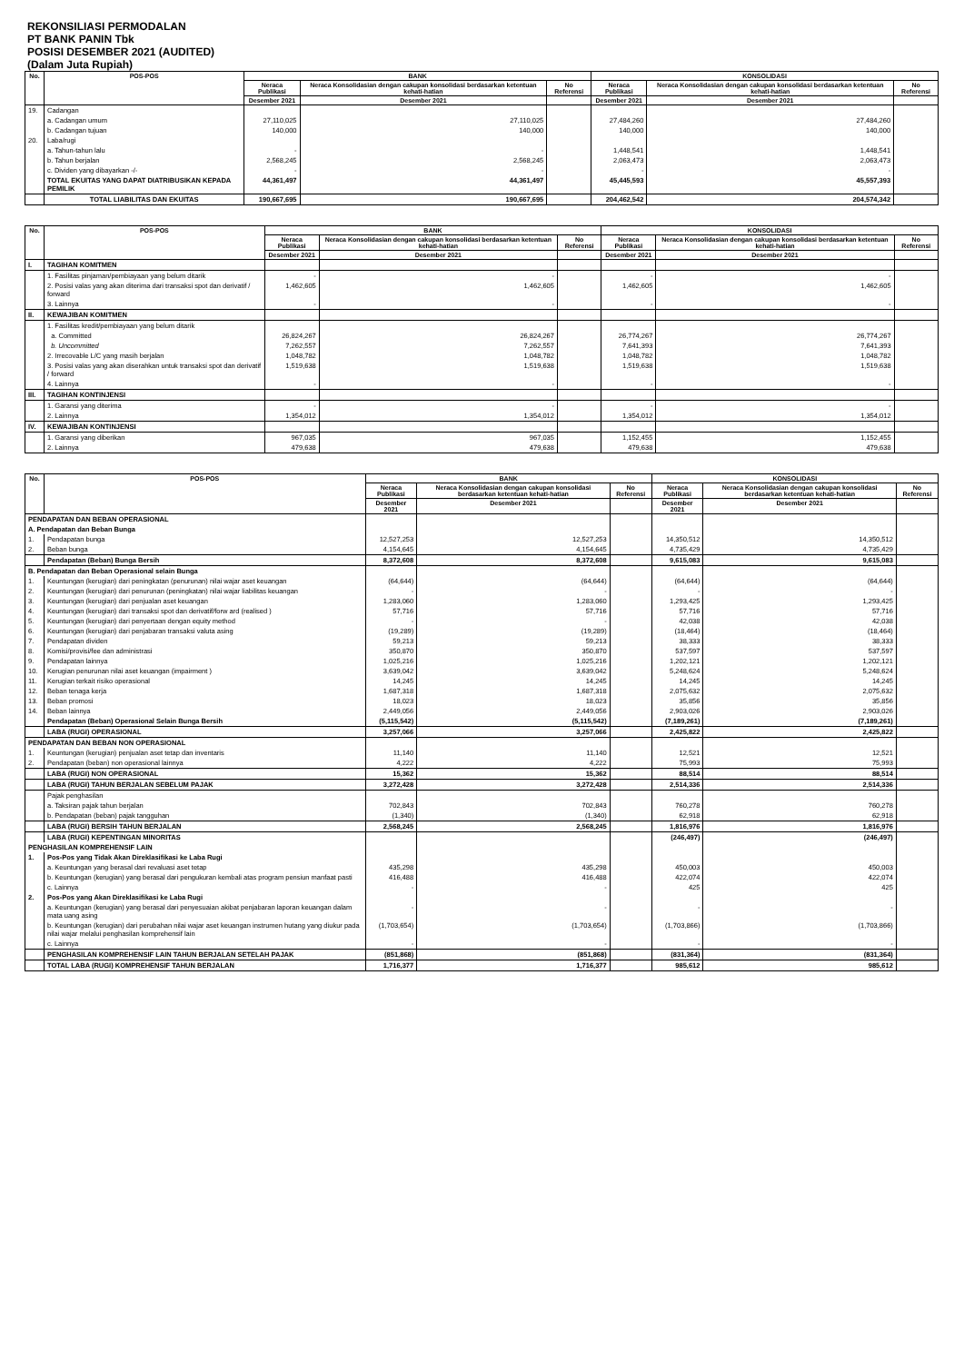REKONSILIASI PERMODALAN
PT BANK PANIN Tbk
POSISI DESEMBER 2021 (AUDITED)
(Dalam Juta Rupiah)
| No. | POS-POS | BANK | | | KONSOLIDASI | | |
| --- | --- | --- | --- | --- | --- | --- | --- |
| | | Neraca Publikasi | Neraca Konsolidasian dengan cakupan konsolidasi berdasarkan ketentuan kehati-hatian | No Referensi | Neraca Publikasi | Neraca Konsolidasian dengan cakupan konsolidasi berdasarkan ketentuan kehati-hatian | No Referensi |
| | | Desember 2021 | Desember 2021 | | Desember 2021 | Desember 2021 | |
| 19. | Cadangan | | | | | | |
| | a. Cadangan umum | 27,110,025 | 27,110,025 | | 27,484,260 | 27,484,260 | |
| | b. Cadangan tujuan | 140,000 | 140,000 | | 140,000 | 140,000 | |
| 20. | Laba/rugi | | | | | | |
| | a. Tahun-tahun lalu | - | - | | 1,448,541 | 1,448,541 | |
| | b. Tahun berjalan | 2,568,245 | 2,568,245 | | 2,063,473 | 2,063,473 | |
| | c. Dividen yang dibayarkan -/- | - | - | | - | - | |
| | TOTAL EKUITAS YANG DAPAT DIATRIBUSIKAN KEPADA PEMILIK | 44,361,497 | 44,361,497 | | 45,445,593 | 45,557,393 | |
| | TOTAL LIABILITAS DAN EKUITAS | 190,667,695 | 190,667,695 | | 204,462,542 | 204,574,342 | |
| No. | POS-POS | BANK | | | KONSOLIDASI | | |
| --- | --- | --- | --- | --- | --- | --- | --- |
| | | Neraca Publikasi | Neraca Konsolidasian dengan cakupan konsolidasi berdasarkan ketentuan kehati-hatian | No Referensi | Neraca Publikasi | Neraca Konsolidasian dengan cakupan konsolidasi berdasarkan ketentuan kehati-hatian | No Referensi |
| | | Desember 2021 | Desember 2021 | | Desember 2021 | Desember 2021 | |
| I. | TAGIHAN KOMITMEN | | | | | | |
| | 1. Fasilitas pinjaman/pembiayaan yang belum ditarik | - | - | | - | - | |
| | 2. Posisi valas yang akan diterima dari transaksi spot dan derivatif / forward | 1,462,605 | 1,462,605 | | 1,462,605 | 1,462,605 | |
| | 3. Lainnya | - | - | | - | - | |
| II. | KEWAJIBAN KOMITMEN | | | | | | |
| | 1. Fasilitas kredit/pembiayaan yang belum ditarik | | | | | | |
| | a. Committed | 26,824,267 | 26,824,267 | | 26,774,267 | 26,774,267 | |
| | b. Uncommitted | 7,262,557 | 7,262,557 | | 7,641,393 | 7,641,393 | |
| | 2. Irrecovable L/C yang masih berjalan | 1,048,782 | 1,048,782 | | 1,048,782 | 1,048,782 | |
| | 3. Posisi valas yang akan diserahkan untuk transaksi spot dan derivatif / forward | 1,519,638 | 1,519,638 | | 1,519,638 | 1,519,638 | |
| | 4. Lainnya | - | - | | - | - | |
| III. | TAGIHAN KONTINJENSI | | | | | | |
| | 1. Garansi yang diterima | - | - | | - | - | |
| | 2. Lainnya | 1,354,012 | 1,354,012 | | 1,354,012 | 1,354,012 | |
| IV. | KEWAJIBAN KONTINJENSI | | | | | | |
| | 1. Garansi yang diberikan | 967,035 | 967,035 | | 1,152,455 | 1,152,455 | |
| | 2. Lainnya | 479,638 | 479,638 | | 479,638 | 479,638 | |
| No. | POS-POS | BANK | | | KONSOLIDASI | | |
| --- | --- | --- | --- | --- | --- | --- | --- |
| | | Neraca Publikasi | Neraca Konsolidasian dengan cakupan konsolidasi berdasarkan ketentuan kehati-hatian | No Referensi | Neraca Publikasi | Neraca Konsolidasian dengan cakupan konsolidasi berdasarkan ketentuan kehati-hatian | No Referensi |
| | | Desember 2021 | Desember 2021 | | Desember 2021 | Desember 2021 | |
| PENDAPATAN DAN BEBAN OPERASIONAL | | | | | | | |
| A. Pendapatan dan Beban Bunga | | | | | | | |
| 1. | Pendapatan bunga | 12,527,253 | 12,527,253 | | 14,350,512 | 14,350,512 | |
| 2. | Beban bunga | 4,154,645 | 4,154,645 | | 4,735,429 | 4,735,429 | |
| | Pendapatan (Beban) Bunga Bersih | 8,372,608 | 8,372,608 | | 9,615,083 | 9,615,083 | |
| B. Pendapatan dan Beban Operasional selain Bunga | | | | | | | |
| 1. | Keuntungan (kerugian) dari peningkatan (penurunan) nilai wajar aset keuangan | (64,644) | (64,644) | | (64,644) | (64,644) | |
| 2. | Keuntungan (kerugian) dari penurunan (peningkatan) nilai wajar liabilitas keuangan | - | - | | - | - | |
| 3. | Keuntungan (kerugian) dari penjualan aset keuangan | 1,283,060 | 1,283,060 | | 1,293,425 | 1,293,425 | |
| 4. | Keuntungan (kerugian) dari transaksi spot dan derivatif/forw ard (realised ) | 57,716 | 57,716 | | 57,716 | 57,716 | |
| 5. | Keuntungan (kerugian) dari penyertaan dengan equity method | - | - | | 42,038 | 42,038 | |
| 6. | Keuntungan (kerugian) dari penjabaran transaksi valuta asing | (19,289) | (19,289) | | (18,464) | (18,464) | |
| 7. | Pendapatan dividen | 59,213 | 59,213 | | 38,333 | 38,333 | |
| 8. | Komisi/provisi/fee dan administrasi | 350,870 | 350,870 | | 537,597 | 537,597 | |
| 9. | Pendapatan lainnya | 1,025,216 | 1,025,216 | | 1,202,121 | 1,202,121 | |
| 10. | Kerugian penurunan nilai aset keuangan (impairment ) | 3,639,042 | 3,639,042 | | 5,248,624 | 5,248,624 | |
| 11. | Kerugian terkait risiko operasional | 14,245 | 14,245 | | 14,245 | 14,245 | |
| 12. | Beban tenaga kerja | 1,687,318 | 1,687,318 | | 2,075,632 | 2,075,632 | |
| 13. | Beban promosi | 18,023 | 18,023 | | 35,856 | 35,856 | |
| 14. | Beban lainnya | 2,449,056 | 2,449,056 | | 2,903,026 | 2,903,026 | |
| | Pendapatan (Beban) Operasional Selain Bunga Bersih | (5,115,542) | (5,115,542) | | (7,189,261) | (7,189,261) | |
| | LABA (RUGI) OPERASIONAL | 3,257,066 | 3,257,066 | | 2,425,822 | 2,425,822 | |
| PENDAPATAN DAN BEBAN NON OPERASIONAL | | | | | | | |
| 1. | Keuntungan (kerugian) penjualan aset tetap dan inventaris | 11,140 | 11,140 | | 12,521 | 12,521 | |
| 2. | Pendapatan (beban) non operasional lainnya | 4,222 | 4,222 | | 75,993 | 75,993 | |
| | LABA (RUGI) NON OPERASIONAL | 15,362 | 15,362 | | 88,514 | 88,514 | |
| | LABA (RUGI) TAHUN BERJALAN SEBELUM PAJAK | 3,272,428 | 3,272,428 | | 2,514,336 | 2,514,336 | |
| | Pajak penghasilan | | | | | | |
| | a. Taksiran pajak tahun berjalan | 702,843 | 702,843 | | 760,278 | 760,278 | |
| | b. Pendapatan (beban) pajak tangguhan | (1,340) | (1,340) | | 62,918 | 62,918 | |
| | LABA (RUGI) BERSIH TAHUN BERJALAN | 2,568,245 | 2,568,245 | | 1,816,976 | 1,816,976 | |
| | LABA (RUGI) KEPENTINGAN MINORITAS | | | | (246,497) | (246,497) | |
| PENGHASILAN KOMPREHENSIF LAIN | | | | | | | |
| 1. | Pos-Pos yang Tidak Akan Direklasifikasi ke Laba Rugi | | | | | | |
| | a. Keuntungan yang berasal dari revaluasi aset tetap | 435,298 | 435,298 | | 450,003 | 450,003 | |
| | b. Keuntungan (kerugian) yang berasal dari pengukuran kembali atas program pensiun manfaat pasti | 416,488 | 416,488 | | 422,074 | 422,074 | |
| | c. Lainnya | - | - | | 425 | 425 | |
| 2. | Pos-Pos yang Akan Direklasifikasi ke Laba Rugi | | | | | | |
| | a. Keuntungan (kerugian) yang berasal dari penyesuaian akibat penjabaran laporan keuangan dalam mata uang asing | - | - | | - | - | |
| | b. Keuntungan (kerugian) dari perubahan nilai wajar aset keuangan instrumen hutang yang diukur pada nilai wajar melalui penghasilan komprehensif lain | (1,703,654) | (1,703,654) | | (1,703,866) | (1,703,866) | |
| | c. Lainnya | - | - | | - | - | |
| | PENGHASILAN KOMPREHENSIF LAIN TAHUN BERJALAN SETELAH PAJAK | (851,868) | (851,868) | | (831,364) | (831,364) | |
| | TOTAL LABA (RUGI) KOMPREHENSIF TAHUN BERJALAN | 1,716,377 | 1,716,377 | | 985,612 | 985,612 | |